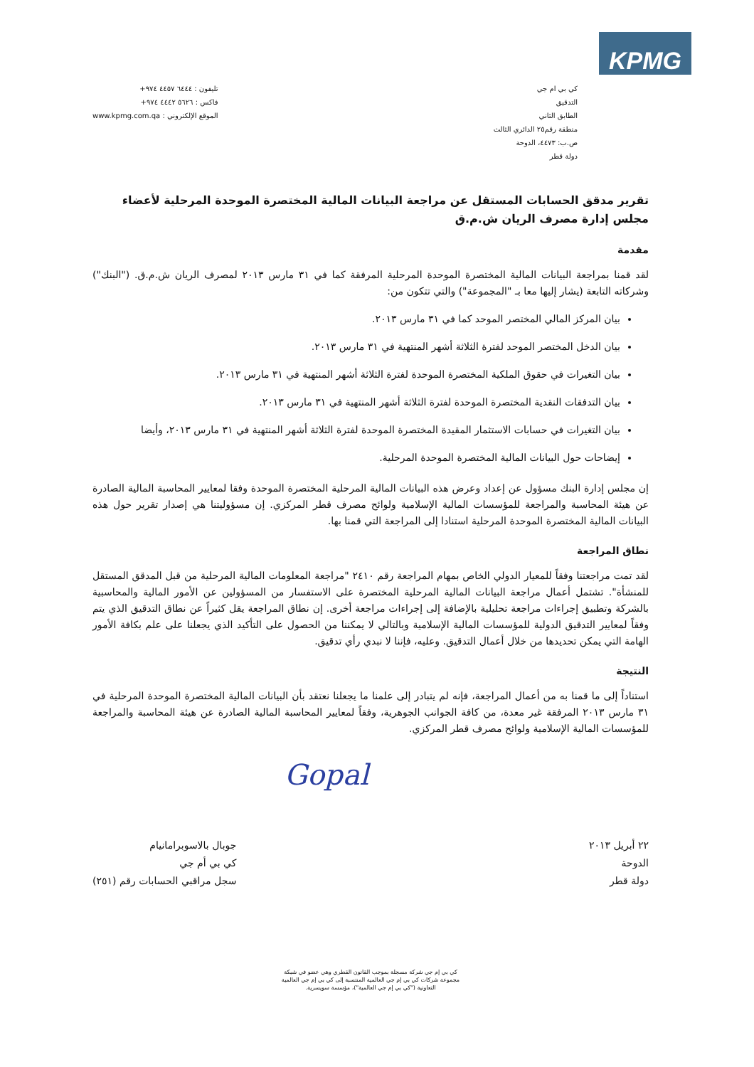KPMG
كي بي ام جي
التدقيق
الطابق الثاني
منطقة رقم٢٥ الدائري الثالث
ص.ب: ٤٤٧٣، الدوحة
دولة قطر
تليفون : ٦٤٤٤ ٤٤٥٧ ٩٧٤+
فاكس : ٥٦٢٦ ٤٤٤٢ ٩٧٤+
الموقع الإلكتروني : www.kpmg.com.qa
تقرير مدقق الحسابات المستقل عن مراجعة البيانات المالية المختصرة الموحدة المرحلية لأعضاء مجلس إدارة مصرف الريان ش.م.ق
مقدمة
لقد قمنا بمراجعة البيانات المالية المختصرة الموحدة المرحلية المرفقة كما في ٣١ مارس ٢٠١٣ لمصرف الريان ش.م.ق. ("البنك") وشركاته التابعة (يشار إليها معا بـ "المجموعة") والتي تتكون من:
بيان المركز المالي المختصر الموحد كما في ٣١ مارس ٢٠١٣.
بيان الدخل المختصر الموحد لفترة الثلاثة أشهر المنتهية في ٣١ مارس ٢٠١٣.
بيان التغيرات في حقوق الملكية المختصرة الموحدة لفترة الثلاثة أشهر المنتهية في ٣١ مارس ٢٠١٣.
بيان التدفقات النقدية المختصرة الموحدة لفترة الثلاثة أشهر المنتهية في ٣١ مارس ٢٠١٣.
بيان التغيرات في حسابات الاستثمار المقيدة المختصرة الموحدة لفترة الثلاثة أشهر المنتهية في ٣١ مارس ٢٠١٣، وأيضا
إيضاحات حول البيانات المالية المختصرة الموحدة المرحلية.
إن مجلس إدارة البنك مسؤول عن إعداد وعرض هذه البيانات المالية المرحلية المختصرة الموحدة وفقا لمعايير المحاسبة المالية الصادرة عن هيئة المحاسبة والمراجعة للمؤسسات المالية الإسلامية ولوائح مصرف قطر المركزي. إن مسؤوليتنا هي إصدار تقرير حول هذه البيانات المالية المختصرة الموحدة المرحلية استنادا إلى المراجعة التي قمنا بها.
نطاق المراجعة
لقد تمت مراجعتنا وفقاً للمعيار الدولي الخاص بمهام المراجعة رقم ٢٤١٠ "مراجعة المعلومات المالية المرحلية من قبل المدقق المستقل للمنشأة". تشتمل أعمال مراجعة البيانات المالية المرحلية المختصرة على الاستفسار من المسؤولين عن الأمور المالية والمحاسبية بالشركة وتطبيق إجراءات مراجعة تحليلية بالإضافة إلى إجراءات مراجعة أخرى. إن نطاق المراجعة يقل كثيراً عن نطاق التدقيق الذي يتم وفقاً لمعايير التدقيق الدولية للمؤسسات المالية الإسلامية وبالتالي لا يمكننا من الحصول على التأكيد الذي يجعلنا على علم بكافة الأمور الهامة التي يمكن تحديدها من خلال أعمال التدقيق. وعليه، فإننا لا نبدي رأي تدقيق.
النتيجة
استناداً إلى ما قمنا به من أعمال المراجعة، فإنه لم يتبادر إلى علمنا ما يجعلنا نعتقد بأن البيانات المالية المختصرة الموحدة المرحلية في ٣١ مارس ٢٠١٣ المرفقة غير معدة، من كافة الجوانب الجوهرية، وفقاً لمعايير المحاسبة المالية الصادرة عن هيئة المحاسبة والمراجعة للمؤسسات المالية الإسلامية ولوائح مصرف قطر المركزي.
Gopal
٢٢ أبريل ٢٠١٣
الدوحة
دولة قطر
جوبال بالاسوبرامانيام
كي بي أم جي
سجل مراقبي الحسابات رقم (٢٥١)
كي بي إم جي شركة مسجلة بموجب القانون القطري وهي عضو في شبكة
مجموعة شركات كي بي إم جي العالمية المنتسبة إلى كي بي إم جي العالمية
التعاونية ("كي بي إم جي العالمية")، مؤسسة سويسرية.